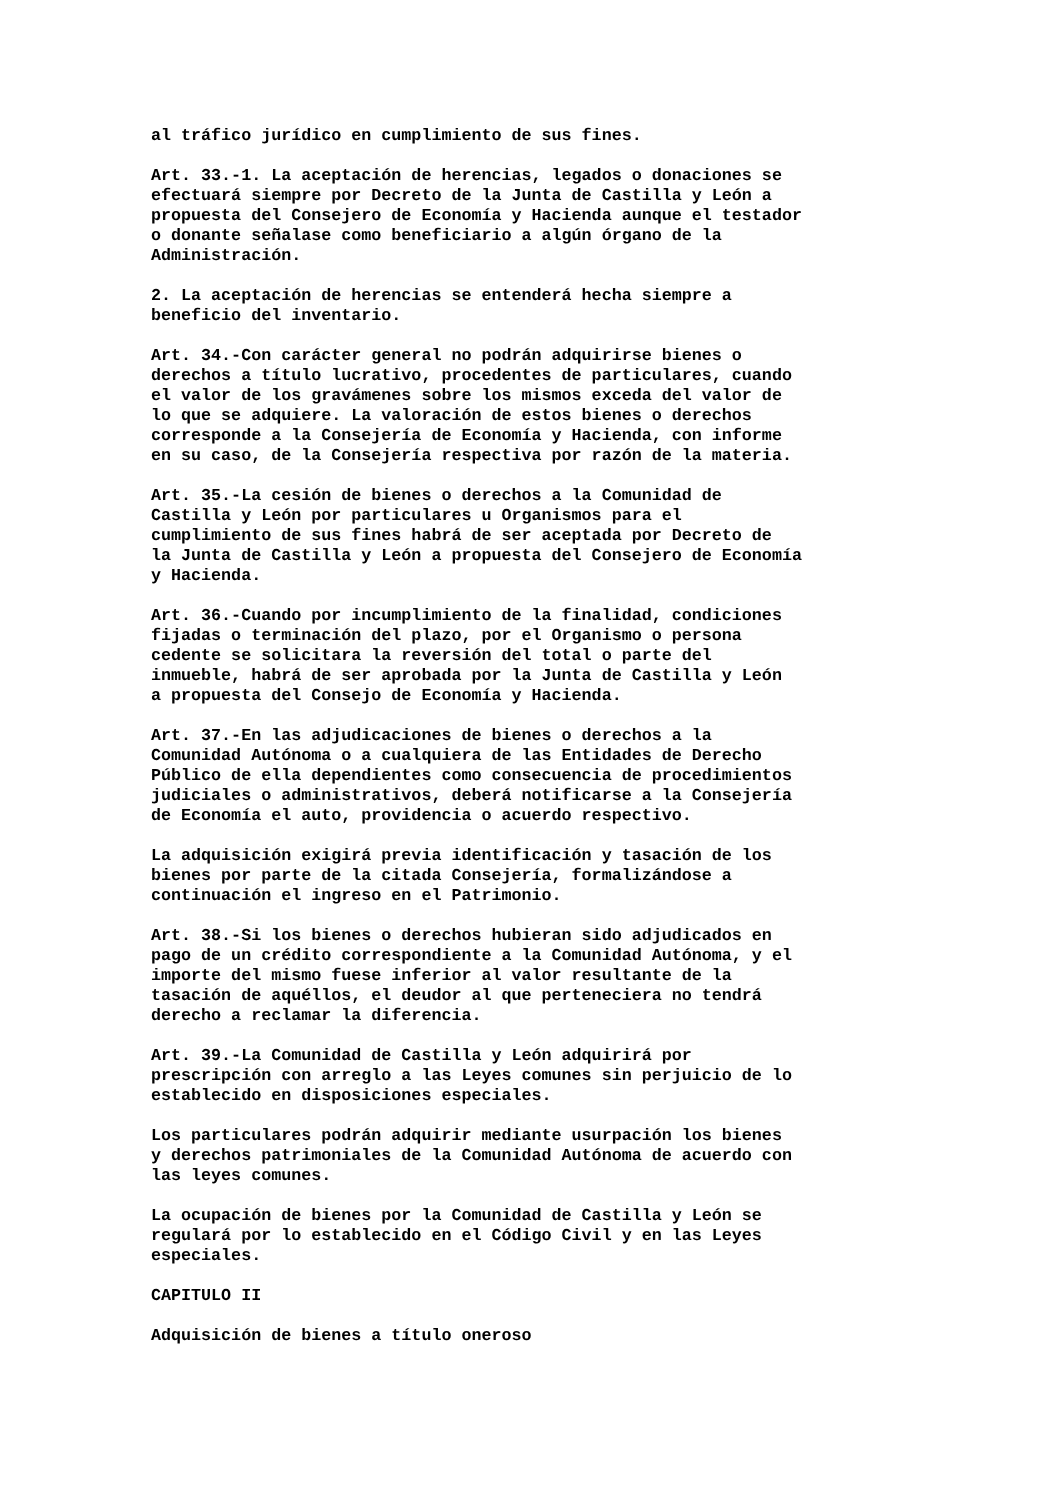al tráfico jurídico en cumplimiento de sus fines.
Art. 33.-1. La aceptación de herencias, legados o donaciones se efectuará siempre por Decreto de la Junta de Castilla y León a propuesta del Consejero de Economía y Hacienda aunque el testador o donante señalase como beneficiario a algún órgano de la Administración.
2. La aceptación de herencias se entenderá hecha siempre a beneficio del inventario.
Art. 34.-Con carácter general no podrán adquirirse bienes o derechos a título lucrativo, procedentes de particulares, cuando el valor de los gravámenes sobre los mismos exceda del valor de lo que se adquiere. La valoración de estos bienes o derechos corresponde a la Consejería de Economía y Hacienda, con informe en su caso, de la Consejería respectiva por razón de la materia.
Art. 35.-La cesión de bienes o derechos a la Comunidad de Castilla y León por particulares u Organismos para el cumplimiento de sus fines habrá de ser aceptada por Decreto de la Junta de Castilla y León a propuesta del Consejero de Economía y Hacienda.
Art. 36.-Cuando por incumplimiento de la finalidad, condiciones fijadas o terminación del plazo, por el Organismo o persona cedente se solicitara la reversión del total o parte del inmueble, habrá de ser aprobada por la Junta de Castilla y León a propuesta del Consejo de Economía y Hacienda.
Art. 37.-En las adjudicaciones de bienes o derechos a la Comunidad Autónoma o a cualquiera de las Entidades de Derecho Público de ella dependientes como consecuencia de procedimientos judiciales o administrativos, deberá notificarse a la Consejería de Economía el auto, providencia o acuerdo respectivo.
La adquisición exigirá previa identificación y tasación de los bienes por parte de la citada Consejería, formalizándose a continuación el ingreso en el Patrimonio.
Art. 38.-Si los bienes o derechos hubieran sido adjudicados en pago de un crédito correspondiente a la Comunidad Autónoma, y el importe del mismo fuese inferior al valor resultante de la tasación de aquéllos, el deudor al que perteneciera no tendrá derecho a reclamar la diferencia.
Art. 39.-La Comunidad de Castilla y León adquirirá por prescripción con arreglo a las Leyes comunes sin perjuicio de lo establecido en disposiciones especiales.
Los particulares podrán adquirir mediante usurpación los bienes y derechos patrimoniales de la Comunidad Autónoma de acuerdo con las leyes comunes.
La ocupación de bienes por la Comunidad de Castilla y León se regulará por lo establecido en el Código Civil y en las Leyes especiales.
CAPITULO II
Adquisición de bienes a título oneroso